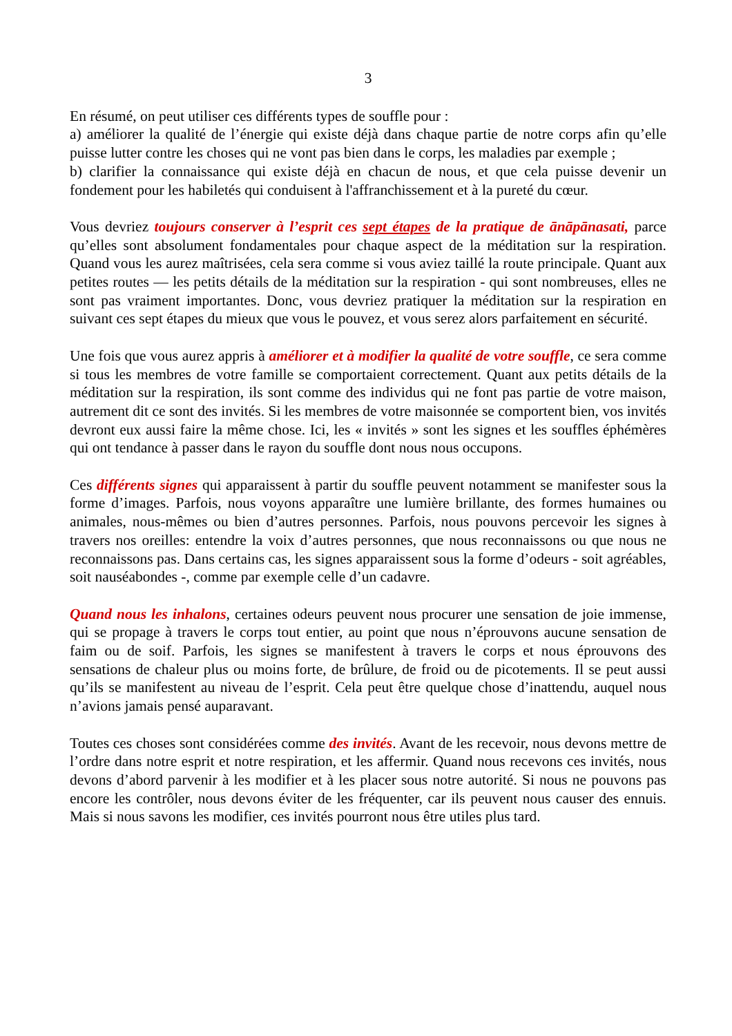3
En résumé, on peut utiliser ces différents types de souffle pour :
a) améliorer la qualité de l’énergie qui existe déjà dans chaque partie de notre corps afin qu’elle puisse lutter contre les choses qui ne vont pas bien dans le corps, les maladies par exemple ;
b) clarifier la connaissance qui existe déjà en chacun de nous, et que cela puisse devenir un fondement pour les habiletés qui conduisent à l'affranchissement et à la pureté du cœur.
Vous devriez toujours conserver à l’esprit ces sept étapes de la pratique de ānāpānasati, parce qu’elles sont absolument fondamentales pour chaque aspect de la méditation sur la respiration. Quand vous les aurez maîtrisées, cela sera comme si vous aviez taillé la route principale. Quant aux petites routes — les petits détails de la méditation sur la respiration - qui sont nombreuses, elles ne sont pas vraiment importantes. Donc, vous devriez pratiquer la méditation sur la respiration en suivant ces sept étapes du mieux que vous le pouvez, et vous serez alors parfaitement en sécurité.
Une fois que vous aurez appris à améliorer et à modifier la qualité de votre souffle, ce sera comme si tous les membres de votre famille se comportaient correctement. Quant aux petits détails de la méditation sur la respiration, ils sont comme des individus qui ne font pas partie de votre maison, autrement dit ce sont des invités. Si les membres de votre maisonnée se comportent bien, vos invités devront eux aussi faire la même chose. Ici, les « invités » sont les signes et les souffles éphémères qui ont tendance à passer dans le rayon du souffle dont nous nous occupons.
Ces différents signes qui apparaissent à partir du souffle peuvent notamment se manifester sous la forme d’images. Parfois, nous voyons apparaître une lumière brillante, des formes humaines ou animales, nous-mêmes ou bien d’autres personnes. Parfois, nous pouvons percevoir les signes à travers nos oreilles: entendre la voix d’autres personnes, que nous reconnaissons ou que nous ne reconnaissons pas. Dans certains cas, les signes apparaissent sous la forme d’odeurs - soit agréables, soit nauséabondes -, comme par exemple celle d’un cadavre.
Quand nous les inhalons, certaines odeurs peuvent nous procurer une sensation de joie immense, qui se propage à travers le corps tout entier, au point que nous n’éprouvons aucune sensation de faim ou de soif. Parfois, les signes se manifestent à travers le corps et nous éprouvons des sensations de chaleur plus ou moins forte, de brûlure, de froid ou de picotements. Il se peut aussi qu’ils se manifestent au niveau de l’esprit. Cela peut être quelque chose d’inattendu, auquel nous n’avions jamais pensé auparavant.
Toutes ces choses sont considérées comme des invités. Avant de les recevoir, nous devons mettre de l’ordre dans notre esprit et notre respiration, et les affermir. Quand nous recevons ces invités, nous devons d’abord parvenir à les modifier et à les placer sous notre autorité. Si nous ne pouvons pas encore les contrôler, nous devons éviter de les fréquenter, car ils peuvent nous causer des ennuis. Mais si nous savons les modifier, ces invités pourront nous être utiles plus tard.